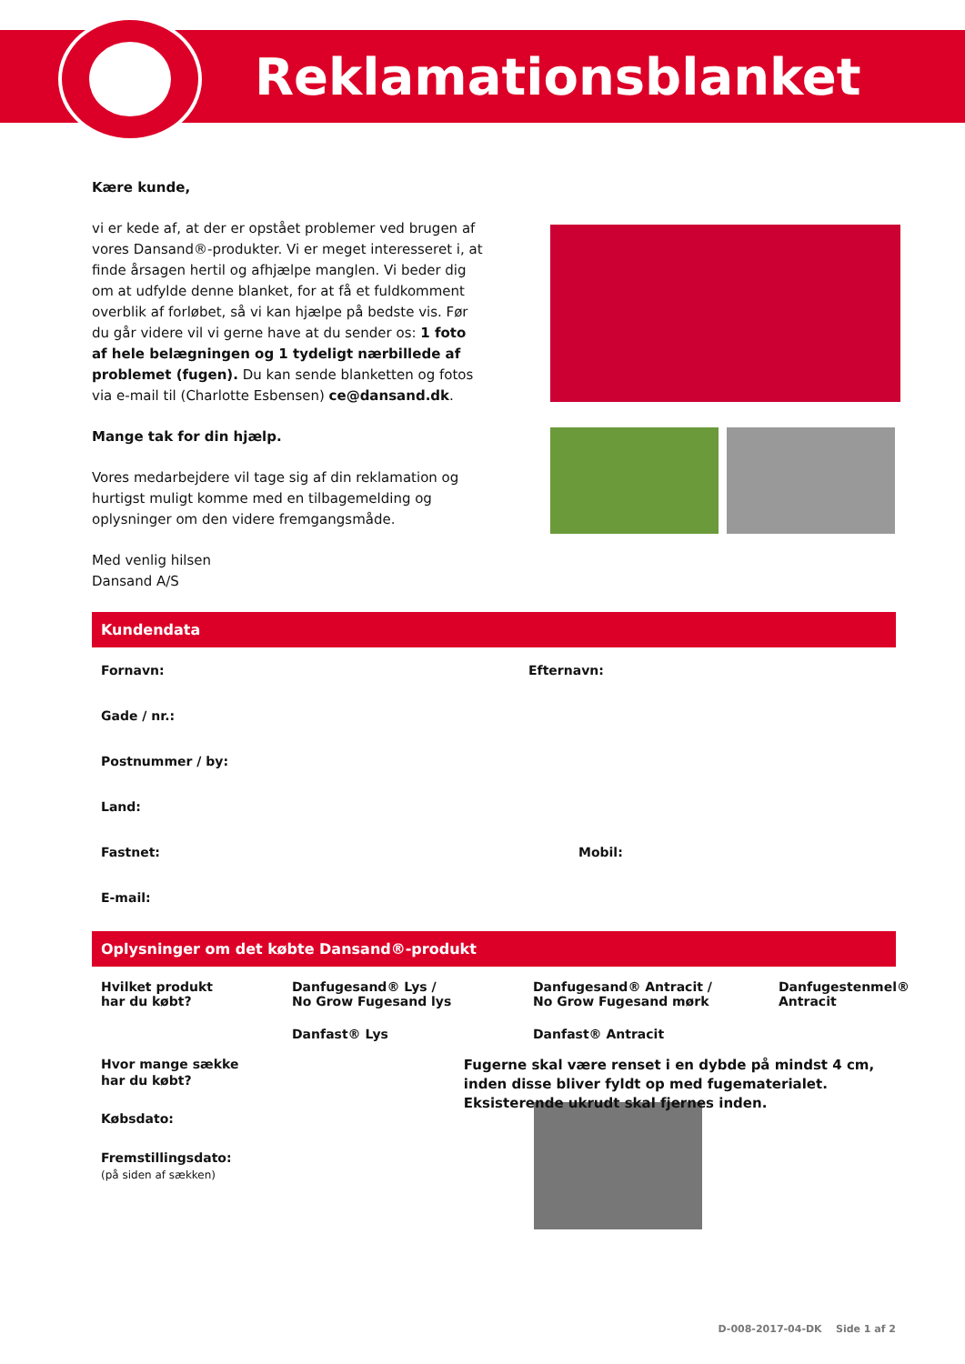Reklamationsblanket
Kære kunde,
vi er kede af, at der er opstået problemer ved brugen af vores Dansand®-produkter. Vi er meget interesseret i, at finde årsagen hertil og afhjælpe manglen. Vi beder dig om at udfylde denne blanket, for at få et fuldkomment overblik af forløbet, så vi kan hjælpe på bedste vis. Før du går videre vil vi gerne have at du sender os: 1 foto af hele belægningen og 1 tydeligt nærbillede af problemet (fugen). Du kan sende blanketten og fotos via e-mail til (Charlotte Esbensen) ce@dansand.dk.
Mange tak for din hjælp.
Vores medarbejdere vil tage sig af din reklamation og hurtigst muligt komme med en tilbagemelding og oplysninger om den videre fremgangsmåde.
Med venlig hilsen
Dansand A/S
Kundendata
Fornavn: Efternavn:
Gade / nr.:
Postnummer / by:
Land:
Fastnet: Mobil:
E-mail:
Oplysninger om det købte Dansand®-produkt
Hvilket produkt
har du købt?
Danfugesand® Lys /
No Grow Fugesand lys
Danfugesand® Antracit /
No Grow Fugesand mørk
Danfugestenmel®
Antracit
Danfast® Lys
Danfast® Antracit
Hvor mange sække
har du købt?
Købsdato:
Fremstillingsdato:
(på siden af sækken)
Fugerne skal være renset i en dybde på mindst 4 cm, inden disse bliver fyldt op med fugematerialet. Eksisterende ukrudt skal fjernes inden.
D-008-2017-04-DK Side 1 af 2